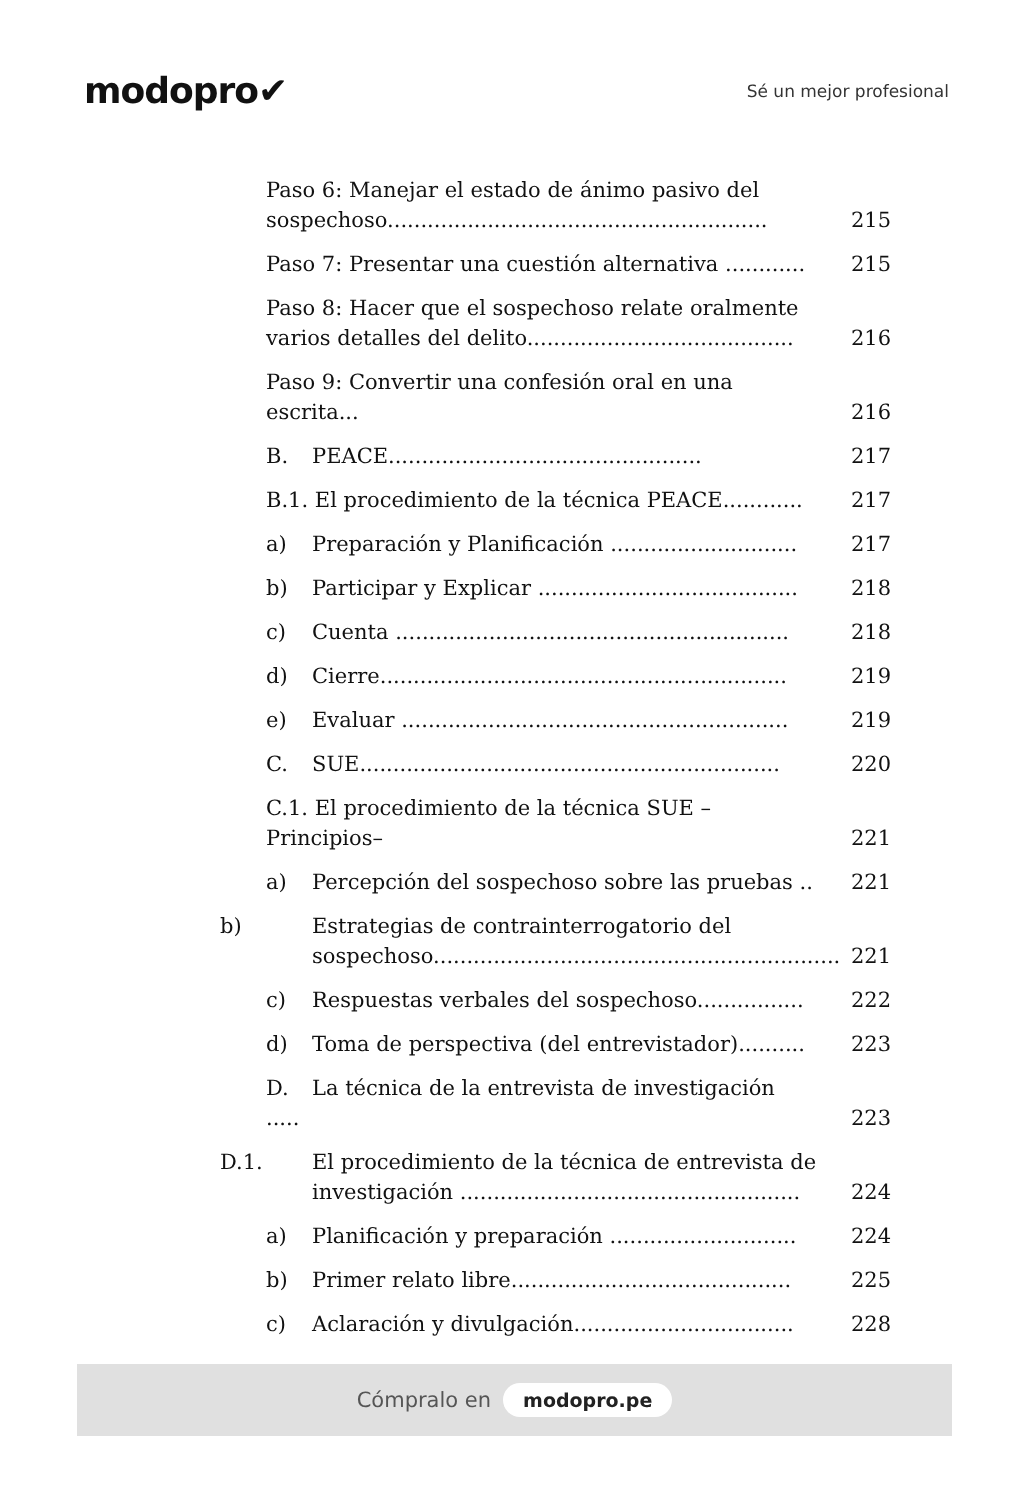modopro✔
Sé un mejor profesional
Paso 6: Manejar el estado de ánimo pasivo del sospechoso.........................................................
215
Paso 7: Presentar una cuestión alternativa ............
215
Paso 8: Hacer que el sospechoso relate oralmente varios detalles del delito........................................
216
Paso 9: Convertir una confesión oral en una escrita...
216
B. PEACE...............................................
217
B.1. El procedimiento de la técnica PEACE............
217
a) Preparación y Planificación ............................
217
b) Participar y Explicar .......................................
218
c) Cuenta ...........................................................
218
d) Cierre.............................................................
219
e) Evaluar ..........................................................
219
C. SUE...............................................................
220
C.1. El procedimiento de la técnica SUE –Principios–
221
a) Percepción del sospechoso sobre las pruebas ..
221
b) Estrategias de contrainterrogatorio del sospechoso.............................................................
221
c) Respuestas verbales del sospechoso................
222
d) Toma de perspectiva (del entrevistador)..........
223
D. La técnica de la entrevista de investigación .....
223
D.1. El procedimiento de la técnica de entrevista de investigación ...................................................
224
a) Planificación y preparación ............................
224
b) Primer relato libre..........................................
225
c) Aclaración y divulgación.................................
228
Cómpralo en modopro.pe